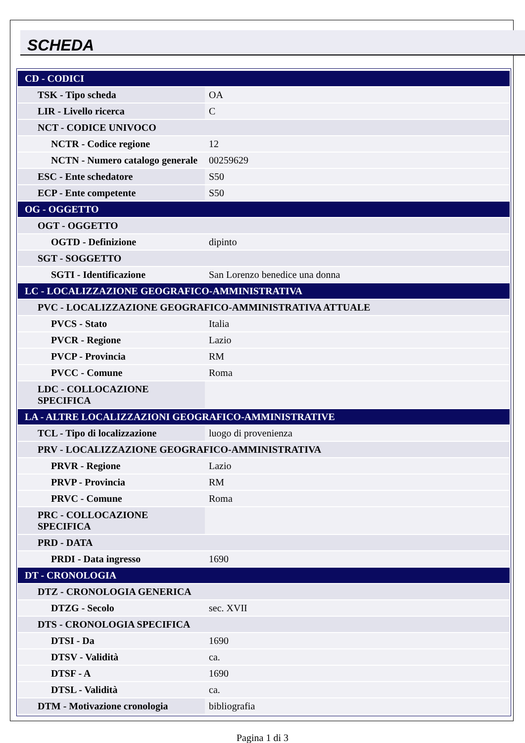SCHEDA
| CD - CODICI | |
| TSK - Tipo scheda | OA |
| LIR - Livello ricerca | C |
| NCT - CODICE UNIVOCO | |
| NCTR - Codice regione | 12 |
| NCTN - Numero catalogo generale | 00259629 |
| ESC - Ente schedatore | S50 |
| ECP - Ente competente | S50 |
| OG - OGGETTO | |
| OGT - OGGETTO | |
| OGTD - Definizione | dipinto |
| SGT - SOGGETTO | |
| SGTI - Identificazione | San Lorenzo benedice una donna |
| LC - LOCALIZZAZIONE GEOGRAFICO-AMMINISTRATIVA | |
| PVC - LOCALIZZAZIONE GEOGRAFICO-AMMINISTRATIVA ATTUALE | |
| PVCS - Stato | Italia |
| PVCR - Regione | Lazio |
| PVCP - Provincia | RM |
| PVCC - Comune | Roma |
| LDC - COLLOCAZIONE SPECIFICA | |
| LA - ALTRE LOCALIZZAZIONI GEOGRAFICO-AMMINISTRATIVE | |
| TCL - Tipo di localizzazione | luogo di provenienza |
| PRV - LOCALIZZAZIONE GEOGRAFICO-AMMINISTRATIVA | |
| PRVR - Regione | Lazio |
| PRVP - Provincia | RM |
| PRVC - Comune | Roma |
| PRC - COLLOCAZIONE SPECIFICA | |
| PRD - DATA | |
| PRDI - Data ingresso | 1690 |
| DT - CRONOLOGIA | |
| DTZ - CRONOLOGIA GENERICA | |
| DTZG - Secolo | sec. XVII |
| DTS - CRONOLOGIA SPECIFICA | |
| DTSI - Da | 1690 |
| DTSV - Validità | ca. |
| DTSF - A | 1690 |
| DTSL - Validità | ca. |
| DTM - Motivazione cronologia | bibliografia |
Pagina 1 di 3